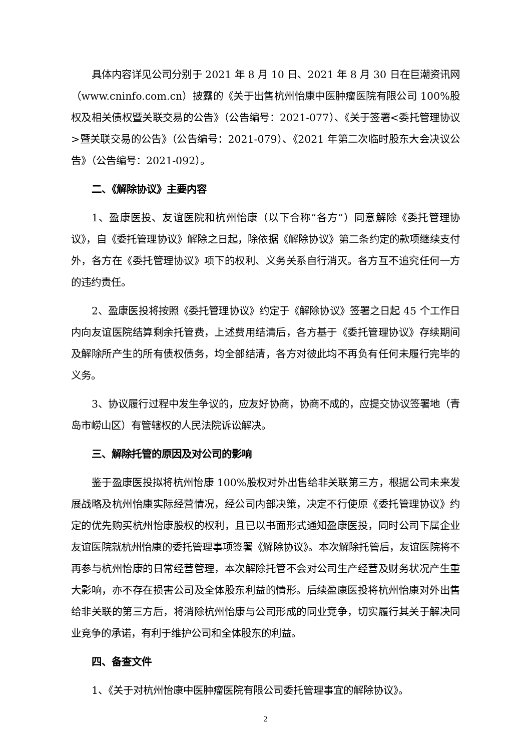具体内容详见公司分别于 2021 年 8 月 10 日、2021 年 8 月 30 日在巨潮资讯网（www.cninfo.com.cn）披露的《关于出售杭州怡康中医肿瘤医院有限公司 100%股权及相关债权暨关联交易的公告》（公告编号：2021-077）、《关于签署<委托管理协议>暨关联交易的公告》（公告编号：2021-079）、《2021 年第二次临时股东大会决议公告》（公告编号：2021-092）。
二、《解除协议》主要内容
1、盈康医投、友谊医院和杭州怡康（以下合称“各方”）同意解除《委托管理协议》，自《委托管理协议》解除之日起，除依据《解除协议》第二条约定的款项继续支付外，各方在《委托管理协议》项下的权利、义务关系自行消灭。各方互不追究任何一方的违约责任。
2、盈康医投将按照《委托管理协议》约定于《解除协议》签署之日起 45 个工作日内向友谊医院结算剩余托管费，上述费用结清后，各方基于《委托管理协议》存续期间及解除所产生的所有债权债务，均全部结清，各方对彼此均不再负有任何未履行完毕的义务。
3、协议履行过程中发生争议的，应友好协商，协商不成的，应提交协议签署地（青岛市崂山区）有管辖权的人民法院诉讼解决。
三、解除托管的原因及对公司的影响
鉴于盈康医投拟将杭州怡康 100%股权对外出售给非关联第三方，根据公司未来发展战略及杭州怡康实际经营情况，经公司内部决策，决定不行使原《委托管理协议》约定的优先购买杭州怡康股权的权利，且已以书面形式通知盈康医投，同时公司下属企业友谊医院就杭州怡康的委托管理事项签署《解除协议》。本次解除托管后，友谊医院将不再参与杭州怡康的日常经营管理，本次解除托管不会对公司生产经营及财务状况产生重大影响，亦不存在损害公司及全体股东利益的情形。后续盈康医投将杭州怡康对外出售给非关联的第三方后，将消除杭州怡康与公司形成的同业竞争，切实履行其关于解决同业竞争的承诺，有利于维护公司和全体股东的利益。
四、备查文件
1、《关于对杭州怡康中医肿瘤医院有限公司委托管理事宜的解除协议》。
2